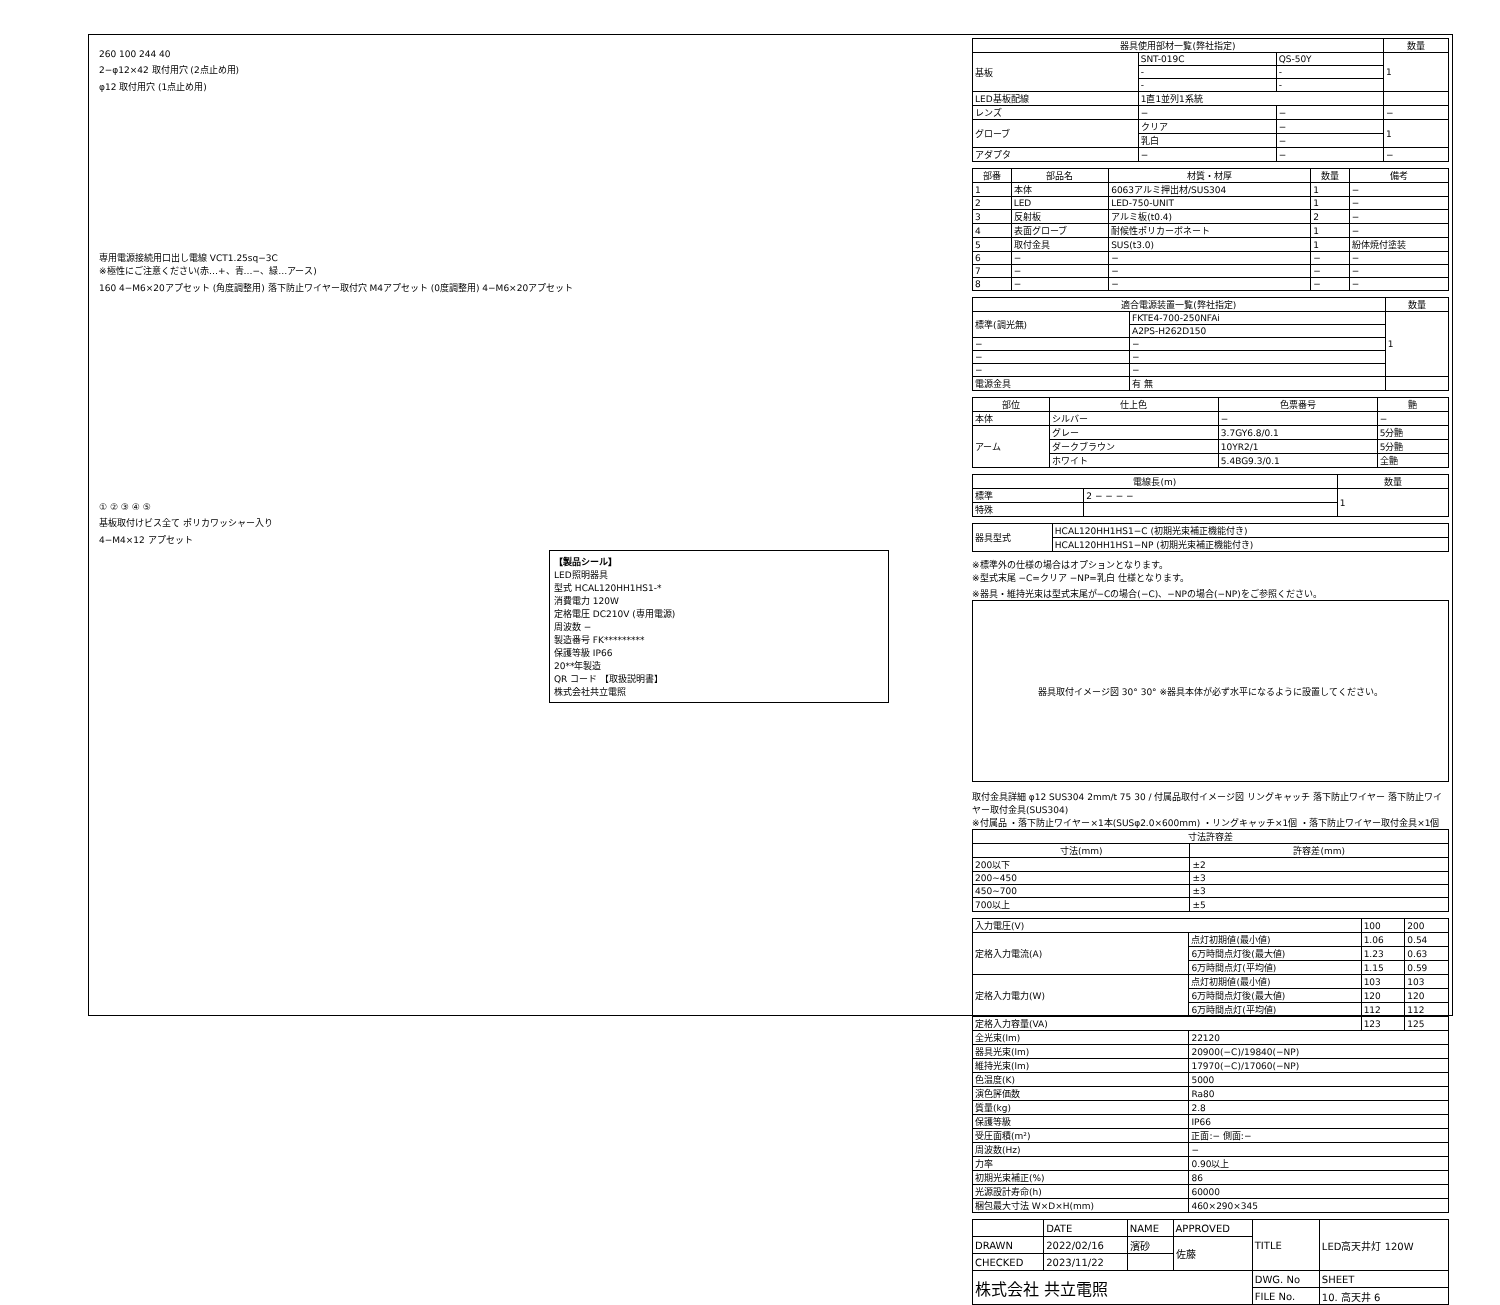260 100 244 40
2−φ12×42 取付用穴 (2点止め用)
φ12 取付用穴 (1点止め用)
専用電源接続用口出し電線 VCT1.25sq−3C
※極性にご注意ください(赤…+、青…−、緑…アース)
160 4−M6×20アプセット (角度調整用) 落下防止ワイヤー取付穴 M4アプセット (0度調整用) 4−M6×20アプセット
① ② ③ ④ ⑤
基板取付けビス全て ポリカワッシャー入り
4−M4×12 アプセット
【製品シール】
LED照明器具
型式 HCAL120HH1HS1-*
消費電力 120W
定格電圧 DC210V (専用電源)
周波数 −
製造番号 FK*********
保護等級 IP66
20**年製造
QR コード 【取扱説明書】
株式会社共立電照
| 器具使用部材一覧(弊社指定) | | | 数量 |
| --- | --- | --- | --- |
| 基板 | SNT-019C | QS-50Y | 1 |
| | - | - | |
| | - | - | |
| LED基板配線 | 1直1並列1系統 | | |
| レンズ | − | − | − |
| グローブ | クリア | − | 1 |
| | 乳白 | − | |
| アダプタ | − | − | − |
| 部番 | 部品名 | 材質・材厚 | 数量 | 備考 |
| --- | --- | --- | --- | --- |
| 1 | 本体 | 6063アルミ押出材/SUS304 | 1 | − |
| 2 | LED | LED-750-UNIT | 1 | − |
| 3 | 反射板 | アルミ板(t0.4) | 2 | − |
| 4 | 表面グローブ | 耐候性ポリカーボネート | 1 | − |
| 5 | 取付金具 | SUS(t3.0) | 1 | 紛体焼付塗装 |
| 6 | − | − | − | − |
| 7 | − | − | − | − |
| 8 | − | − | − | − |
| 適合電源装置一覧(弊社指定) | | 数量 |
| --- | --- | --- |
| 標準(調光無) | FKTE4-700-250NFAi | 1 |
| | A2PS-H262D150 | |
| − | − | |
| − | − | |
| − | − | |
| 電源金具 | 有 無 | |
| 部位 | 仕上色 | 色票番号 | 艶 |
| --- | --- | --- | --- |
| 本体 | シルバー | − | − |
| アーム | グレー | 3.7GY6.8/0.1 | 5分艶 |
| | ダークブラウン | 10YR2/1 | 5分艶 |
| | ホワイト | 5.4BG9.3/0.1 | 全艶 |
| 電線長(m) | | 数量 |
| --- | --- | --- |
| 標準 | 2 − − − − | 1 |
| 特殊 | | |
| 器具型式 | HCAL120HH1HS1−C (初期光束補正機能付き) |
| | HCAL120HH1HS1−NP (初期光束補正機能付き) |
※標準外の仕様の場合はオプションとなります。
※型式末尾 −C=クリア −NP=乳白 仕様となります。
※器具・維持光束は型式末尾が−Cの場合(−C)、−NPの場合(−NP)をご参照ください。
器具取付イメージ図 30° 30° ※器具本体が必ず水平になるように設置してください。
取付金具詳細 φ12 SUS304 2mm/t 75 30 / 付属品取付イメージ図 リングキャッチ 落下防止ワイヤー 落下防止ワイヤー取付金具(SUS304)
※付属品 ・落下防止ワイヤー×1本(SUSφ2.0×600mm) ・リングキャッチ×1個 ・落下防止ワイヤー取付金具×1個
| 寸法許容差 | |
| --- | --- |
| 寸法(mm) | 許容差(mm) |
| 200以下 | ±2 |
| 200~450 | ±3 |
| 450~700 | ±3 |
| 700以上 | ±5 |
| 入力電圧(V) | | 100 | 200 |
| 定格入力電流(A) | 点灯初期値(最小値) | 1.06 | 0.54 |
| | 6万時間点灯後(最大値) | 1.23 | 0.63 |
| | 6万時間点灯(平均値) | 1.15 | 0.59 |
| 定格入力電力(W) | 点灯初期値(最小値) | 103 | 103 |
| | 6万時間点灯後(最大値) | 120 | 120 |
| | 6万時間点灯(平均値) | 112 | 112 |
| 定格入力容量(VA) | | 123 | 125 |
| 全光束(lm) | 22120 | | |
| 器具光束(lm) | 20900(−C)/19840(−NP) | | |
| 維持光束(lm) | 17970(−C)/17060(−NP) | | |
| 色温度(K) | 5000 | | |
| 演色評価数 | Ra80 | | |
| 質量(kg) | 2.8 | | |
| 保護等級 | IP66 | | |
| 受圧面積(m²) | 正面:− 側面:− | | |
| 周波数(Hz) | − | | |
| 力率 | 0.90以上 | | |
| 初期光束補正(%) | 86 | | |
| 光源設計寿命(h) | 60000 | | |
| 梱包最大寸法 W×D×H(mm) | 460×290×345 | | |
| | DATE | NAME | APPROVED | TITLE | LED高天井灯 120W |
| DRAWN | 2022/02/16 | 濱砂 | 佐藤 | | |
| CHECKED | 2023/11/22 | | | | |
| 株式会社 共立電照 | | | | DWG. No | SHEET |
| | | | | FILE No. | 10. 高天井 6 |